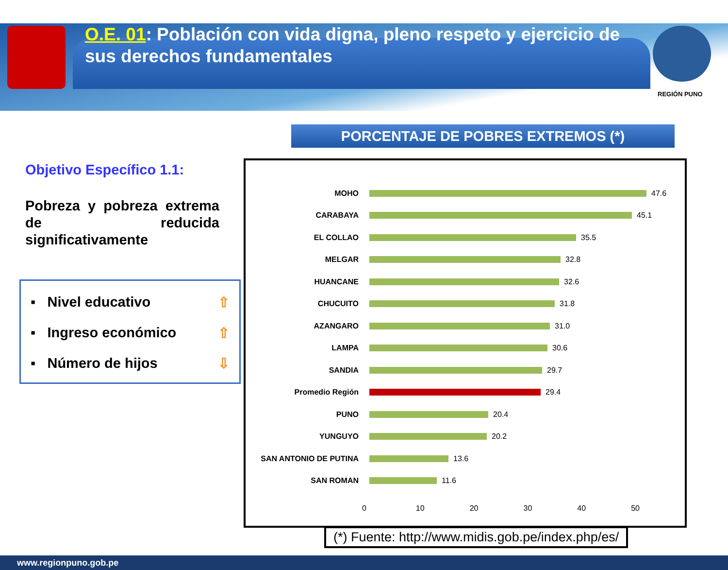O.E. 01: Población con vida digna, pleno respeto y ejercicio de sus derechos fundamentales
REGIÓN PUNO
PORCENTAJE DE POBRES EXTREMOS (*)
Objetivo Específico 1.1:
Pobreza y pobreza extrema de reducida significativamente
▪ Nivel educativo ⇧
▪ Ingreso económico ⇧
▪ Número de hijos ⇩
MOHO 47.6
CARABAYA 45.1
EL COLLAO 35.5
MELGAR 32.8
HUANCANE 32.6
CHUCUITO 31.8
AZANGARO 31.0
LAMPA 30.6
SANDIA 29.7
Promedio Región 29.4
PUNO 20.4
YUNGUYO 20.2
SAN ANTONIO DE PUTINA 13.6
SAN ROMAN 11.6
0 10 20 30 40 50
(*) Fuente: http://www.midis.gob.pe/index.php/es/
www.regionpuno.gob.pe